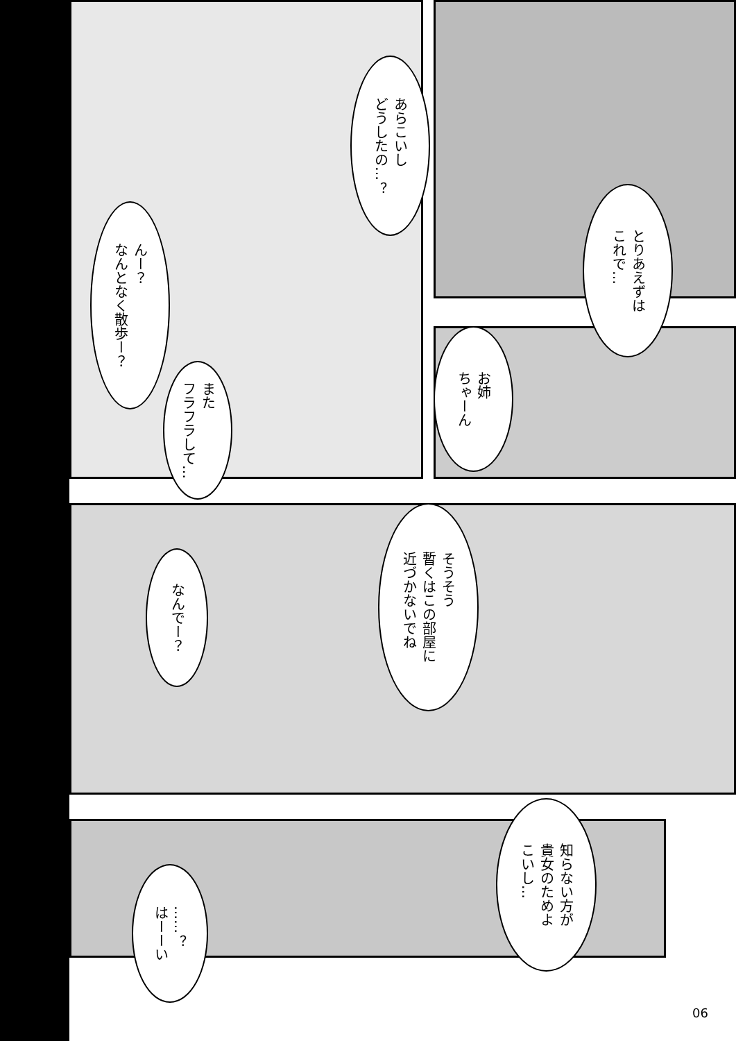あらこいし
どうしたの…？
とりあえずは
これで…
お姉
ちゃーん
んー？
なんとなく散歩ー？
また
フラフラして…
そうそう
暫くはこの部屋に
近づかないでね
なんでー？
知らない方が
貴女のためよ
こいし…
……？
はーーい
06